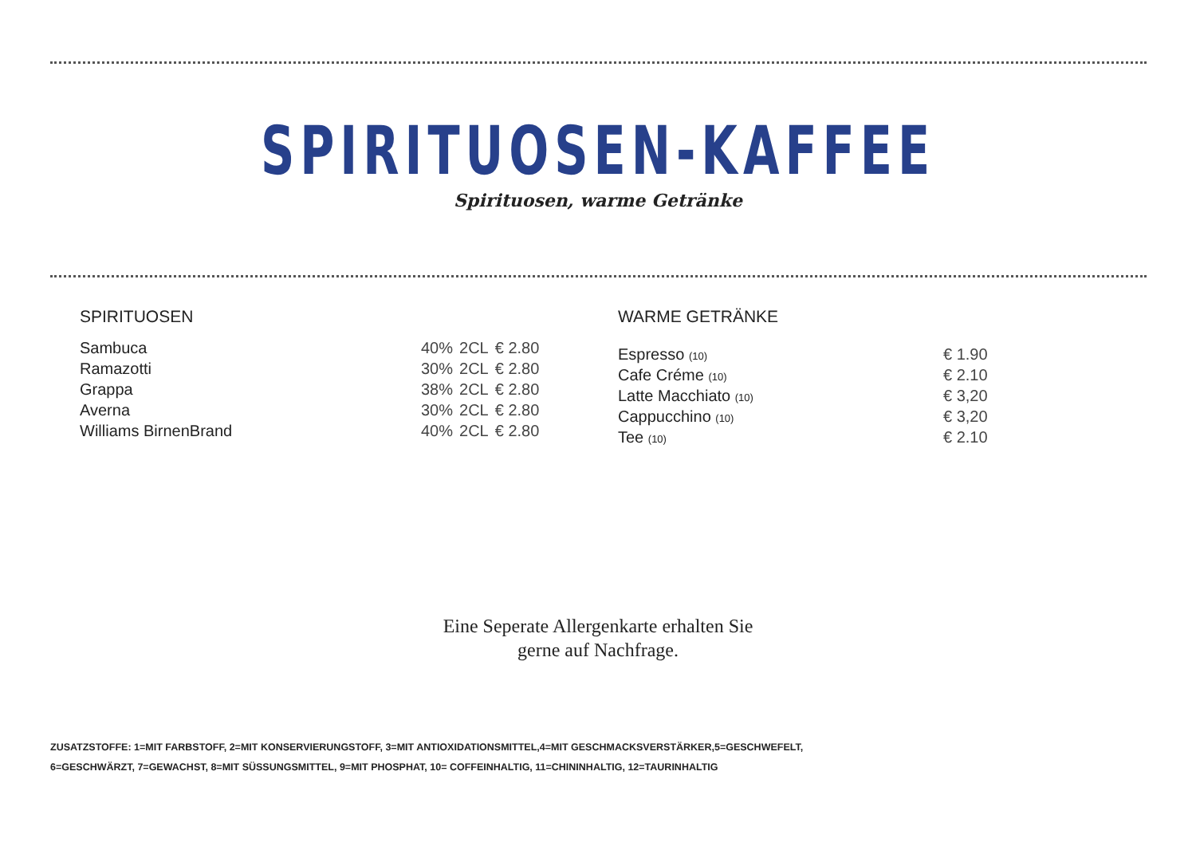SPIRITUOSEN-KAFFEE
Spirituosen, warme Getränke
SPIRITUOSEN
| Sambuca | 40% | 2CL | € 2.80 |
| Ramazotti | 30% | 2CL | € 2.80 |
| Grappa | 38% | 2CL | € 2.80 |
| Averna | 30% | 2CL | € 2.80 |
| Williams BirnenBrand | 40% | 2CL | € 2.80 |
WARME GETRÄNKE
| Espresso (10) | € 1.90 |
| Cafe Créme (10) | € 2.10 |
| Latte Macchiato (10) | € 3,20 |
| Cappucchino (10) | € 3,20 |
| Tee (10) | € 2.10 |
Eine Seperate Allergenkarte erhalten Sie
gerne auf Nachfrage.
ZUSATZSTOFFE: 1=MIT FARBSTOFF, 2=MIT KONSERVIERUNGSTOFF, 3=MIT ANTIOXIDATIONSMITTEL,4=MIT GESCHMACKSVERSTÄRKER,5=GESCHWEFELT,
6=GESCHWÄRZT, 7=GEWACHST, 8=MIT SÜSSUNGSMITTEL, 9=MIT PHOSPHAT, 10= COFFEINHALTIG, 11=CHININHALTIG, 12=TAURINHALTIG